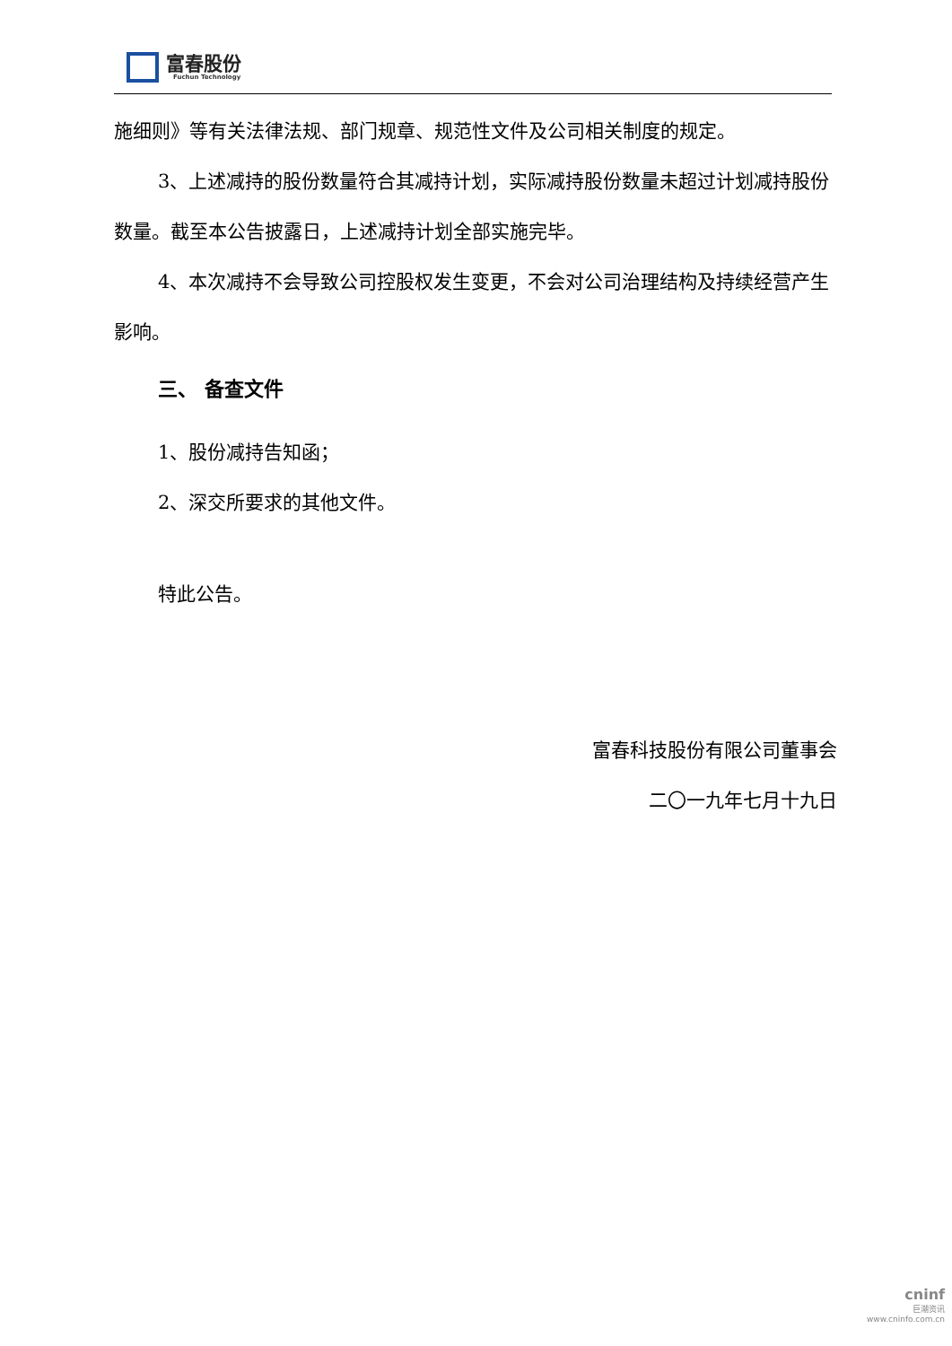富春股份
Fuchun Technology
施细则》等有关法律法规、部门规章、规范性文件及公司相关制度的规定。
3、上述减持的股份数量符合其减持计划，实际减持股份数量未超过计划减持股份数量。截至本公告披露日，上述减持计划全部实施完毕。
4、本次减持不会导致公司控股权发生变更，不会对公司治理结构及持续经营产生影响。
三、 备查文件
1、股份减持告知函；
2、深交所要求的其他文件。
特此公告。
富春科技股份有限公司董事会
二〇一九年七月十九日
cninf
巨潮资讯
www.cninfo.com.cn